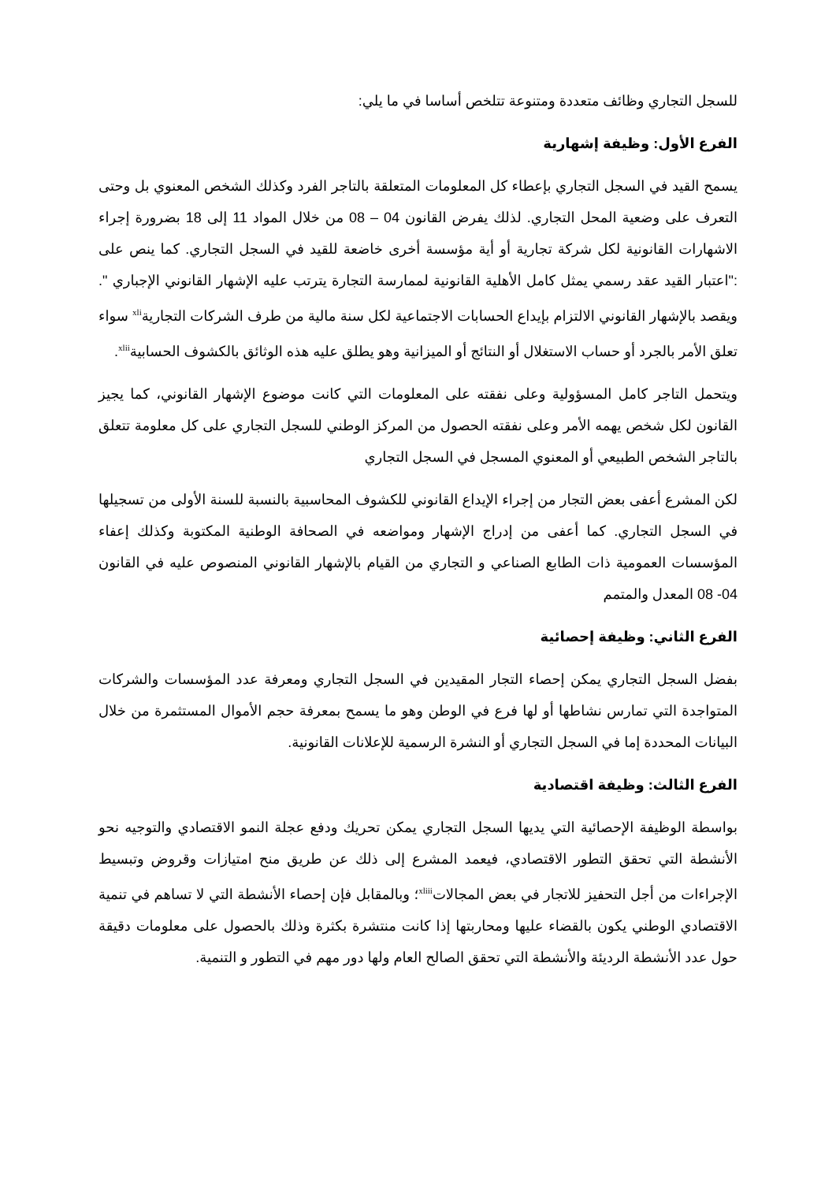للسجل التجاري وظائف متعددة ومتنوعة تتلخص أساسا في ما يلي:
الفرع الأول: وظيفة إشهارية
يسمح القيد في السجل التجاري بإعطاء كل المعلومات المتعلقة بالتاجر الفرد وكذلك الشخص المعنوي بل وحتى التعرف على وضعية المحل التجاري. لذلك يفرض القانون 04 – 08 من خلال المواد 11 إلى 18 بضرورة إجراء الاشهارات القانونية لكل شركة تجارية أو أية مؤسسة أخرى خاضعة للقيد في السجل التجاري. كما ينص على :"اعتبار القيد عقد رسمي يمثل كامل الأهلية القانونية لممارسة التجارة يترتب عليه الإشهار القانوني الإجباري ". ويقصد بالإشهار القانوني الالتزام بإيداع الحسابات الاجتماعية لكل سنة مالية من طرف الشركات التجارية<sup>xli</sup> سواء تعلق الأمر بالجرد أو حساب الاستغلال أو النتائج أو الميزانية وهو يطلق عليه هذه الوثائق بالكشوف الحسابية<sup>xlii</sup>.
ويتحمل التاجر كامل المسؤولية وعلى نفقته على المعلومات التي كانت موضوع الإشهار القانوني، كما يجيز القانون لكل شخص يهمه الأمر وعلى نفقته الحصول من المركز الوطني للسجل التجاري على كل معلومة تتعلق بالتاجر الشخص الطبيعي أو المعنوي المسجل في السجل التجاري
لكن المشرع أعفى بعض التجار من إجراء الإيداع القانوني للكشوف المحاسبية بالنسبة للسنة الأولى من تسجيلها في السجل التجاري. كما أعفى من إدراج الإشهار ومواضعه في الصحافة الوطنية المكتوبة وكذلك إعفاء المؤسسات العمومية ذات الطابع الصناعي و التجاري من القيام بالإشهار القانوني المنصوص عليه في القانون 04- 08 المعدل والمتمم
الفرع الثاني: وظيفة إحصائية
بفضل السجل التجاري يمكن إحصاء التجار المقيدين في السجل التجاري ومعرفة عدد المؤسسات والشركات المتواجدة التي تمارس نشاطها أو لها فرع في الوطن وهو ما يسمح بمعرفة حجم الأموال المستثمرة من خلال البيانات المحددة إما في السجل التجاري أو النشرة الرسمية للإعلانات القانونية.
الفرع الثالث: وظيفة اقتصادية
بواسطة الوظيفة الإحصائية التي يديها السجل التجاري يمكن تحريك ودفع عجلة النمو الاقتصادي والتوجيه نحو الأنشطة التي تحقق التطور الاقتصادي، فيعمد المشرع إلى ذلك عن طريق منح امتيازات وقروض وتبسيط الإجراءات من أجل التحفيز للاتجار في بعض المجالات<sup>xliii</sup>؛ وبالمقابل فإن إحصاء الأنشطة التي لا تساهم في تنمية الاقتصادي الوطني يكون بالقضاء عليها ومحاربتها إذا كانت منتشرة بكثرة وذلك بالحصول على معلومات دقيقة حول عدد الأنشطة الرديئة والأنشطة التي تحقق الصالح العام ولها دور مهم في التطور و التنمية.